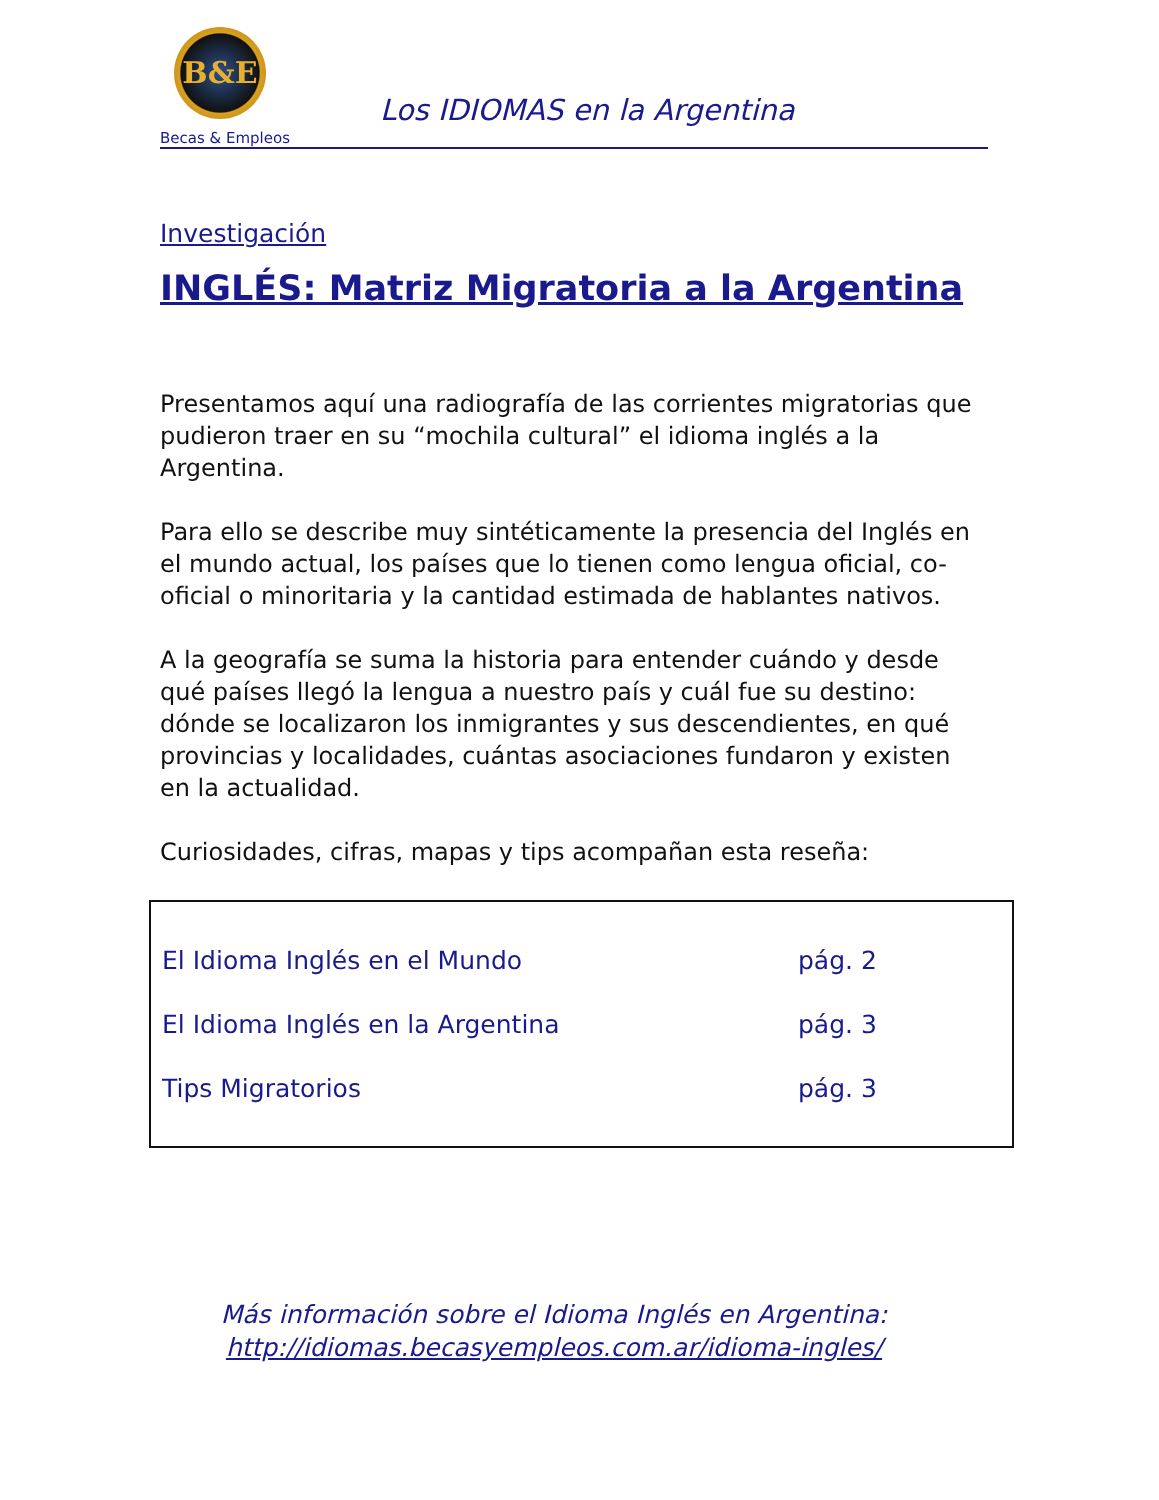B&E
Becas & Empleos
Los IDIOMAS en la Argentina
Investigación
INGLÉS: Matriz Migratoria a la Argentina
Presentamos aquí una radiografía de las corrientes migratorias que pudieron traer en su “mochila cultural” el idioma inglés a la Argentina.
Para ello se describe muy sintéticamente la presencia del Inglés en el mundo actual, los países que lo tienen como lengua oficial, co-oficial o minoritaria y la cantidad estimada de hablantes nativos.
A la geografía se suma la historia para entender cuándo y desde qué países llegó la lengua a nuestro país y cuál fue su destino: dónde se localizaron los inmigrantes y sus descendientes, en qué provincias y localidades, cuántas asociaciones fundaron y existen en la actualidad.
Curiosidades, cifras, mapas y tips acompañan esta reseña:
El Idioma Inglés en el Mundo pág. 2
El Idioma Inglés en la Argentina pág. 3
Tips Migratorios pág. 3
Más información sobre el Idioma Inglés en Argentina:
http://idiomas.becasyempleos.com.ar/idioma-ingles/